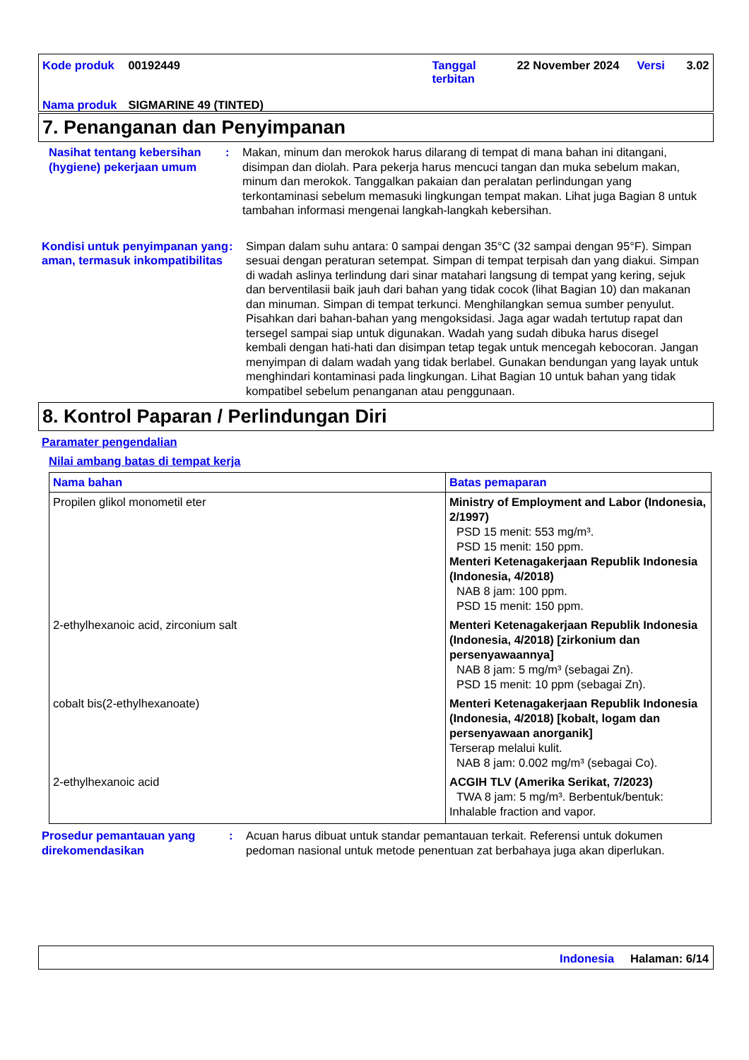| Kode produk | 00192449 | Tanggal terbitan | 22 November 2024 | Versi | 3.02 |
| Nama produk | SIGMARINE 49 (TINTED) | | | | |
7. Penanganan dan Penyimpanan
Nasihat tentang kebersihan (hygiene) pekerjaan umum
: Makan, minum dan merokok harus dilarang di tempat di mana bahan ini ditangani, disimpan dan diolah. Para pekerja harus mencuci tangan dan muka sebelum makan, minum dan merokok. Tanggalkan pakaian dan peralatan perlindungan yang terkontaminasi sebelum memasuki lingkungan tempat makan. Lihat juga Bagian 8 untuk tambahan informasi mengenai langkah-langkah kebersihan.
Kondisi untuk penyimpanan yang aman, termasuk inkompatibilitas
: Simpan dalam suhu antara: 0 sampai dengan 35°C (32 sampai dengan 95°F). Simpan sesuai dengan peraturan setempat. Simpan di tempat terpisah dan yang diakui. Simpan di wadah aslinya terlindung dari sinar matahari langsung di tempat yang kering, sejuk dan berventilasii baik jauh dari bahan yang tidak cocok (lihat Bagian 10) dan makanan dan minuman. Simpan di tempat terkunci. Menghilangkan semua sumber penyulut. Pisahkan dari bahan-bahan yang mengoksidasi. Jaga agar wadah tertutup rapat dan tersegel sampai siap untuk digunakan. Wadah yang sudah dibuka harus disegel kembali dengan hati-hati dan disimpan tetap tegak untuk mencegah kebocoran. Jangan menyimpan di dalam wadah yang tidak berlabel. Gunakan bendungan yang layak untuk menghindari kontaminasi pada lingkungan. Lihat Bagian 10 untuk bahan yang tidak kompatibel sebelum penanganan atau penggunaan.
8. Kontrol Paparan / Perlindungan Diri
Paramater pengendalian
Nilai ambang batas di tempat kerja
| Nama bahan | Batas pemaparan |
| --- | --- |
| Propilen glikol monometil eter | Ministry of Employment and Labor (Indonesia, 2/1997) PSD 15 menit: 553 mg/m³. PSD 15 menit: 150 ppm. Menteri Ketenagakerjaan Republik Indonesia (Indonesia, 4/2018) NAB 8 jam: 100 ppm. PSD 15 menit: 150 ppm. |
| 2-ethylhexanoic acid, zirconium salt | Menteri Ketenagakerjaan Republik Indonesia (Indonesia, 4/2018) [zirkonium dan persenyawaannya] NAB 8 jam: 5 mg/m³ (sebagai Zn). PSD 15 menit: 10 ppm (sebagai Zn). |
| cobalt bis(2-ethylhexanoate) | Menteri Ketenagakerjaan Republik Indonesia (Indonesia, 4/2018) [kobalt, logam dan persenyawaan anorganik] Terserap melalui kulit. NAB 8 jam: 0.002 mg/m³ (sebagai Co). |
| 2-ethylhexanoic acid | ACGIH TLV (Amerika Serikat, 7/2023) TWA 8 jam: 5 mg/m³. Berbentuk/bentuk: Inhalable fraction and vapor. |
Prosedur pemantauan yang direkomendasikan
: Acuan harus dibuat untuk standar pemantauan terkait. Referensi untuk dokumen pedoman nasional untuk metode penentuan zat berbahaya juga akan diperlukan.
Indonesia Halaman: 6/14